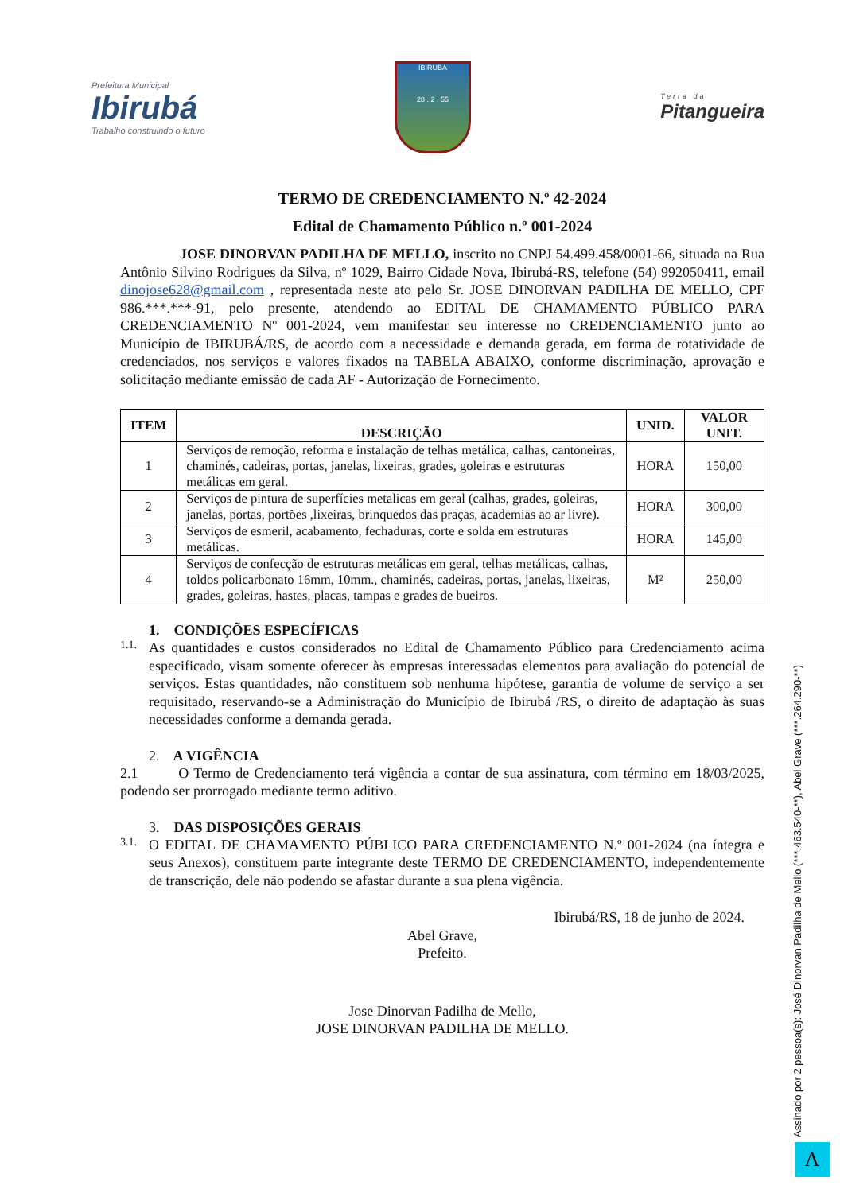Prefeitura Municipal
Ibirubá
Trabalho construindo o futuro
IBIRUBÁ
28 . 2 . 55
Terra da
Pitangueira
TERMO DE CREDENCIAMENTO N.º 42-2024
Edital de Chamamento Público n.º 001-2024
JOSE DINORVAN PADILHA DE MELLO, inscrito no CNPJ 54.499.458/0001-66, situada na Rua Antônio Silvino Rodrigues da Silva, nº 1029, Bairro Cidade Nova, Ibirubá-RS, telefone (54) 992050411, email dinojose628@gmail.com , representada neste ato pelo Sr. JOSE DINORVAN PADILHA DE MELLO, CPF 986.***.***-91, pelo presente, atendendo ao EDITAL DE CHAMAMENTO PÚBLICO PARA CREDENCIAMENTO Nº 001-2024, vem manifestar seu interesse no CREDENCIAMENTO junto ao Município de IBIRUBÁ/RS, de acordo com a necessidade e demanda gerada, em forma de rotatividade de credenciados, nos serviços e valores fixados na TABELA ABAIXO, conforme discriminação, aprovação e solicitação mediante emissão de cada AF - Autorização de Fornecimento.
| ITEM | DESCRIÇÃO | UNID. | VALOR UNIT. |
| --- | --- | --- | --- |
| 1 | Serviços de remoção, reforma e instalação de telhas metálica, calhas, cantoneiras, chaminés, cadeiras, portas, janelas, lixeiras, grades, goleiras e estruturas metálicas em geral. | HORA | 150,00 |
| 2 | Serviços de pintura de superfícies metalicas em geral (calhas, grades, goleiras, janelas, portas, portões ,lixeiras, brinquedos das praças, academias ao ar livre). | HORA | 300,00 |
| 3 | Serviços de esmeril, acabamento, fechaduras, corte e solda em estruturas metálicas. | HORA | 145,00 |
| 4 | Serviços de confecção de estruturas metálicas em geral, telhas metálicas, calhas, toldos policarbonato 16mm, 10mm., chaminés, cadeiras, portas, janelas, lixeiras, grades, goleiras, hastes, placas, tampas e grades de bueiros. | M² | 250,00 |
1. CONDIÇÕES ESPECÍFICAS
1.1.
As quantidades e custos considerados no Edital de Chamamento Público para Credenciamento acima especificado, visam somente oferecer às empresas interessadas elementos para avaliação do potencial de serviços. Estas quantidades, não constituem sob nenhuma hipótese, garantia de volume de serviço a ser requisitado, reservando-se a Administração do Município de Ibirubá /RS, o direito de adaptação às suas necessidades conforme a demanda gerada.
2. A VIGÊNCIA
2.1 O Termo de Credenciamento terá vigência a contar de sua assinatura, com término em 18/03/2025, podendo ser prorrogado mediante termo aditivo.
3. DAS DISPOSIÇÕES GERAIS
3.1.
O EDITAL DE CHAMAMENTO PÚBLICO PARA CREDENCIAMENTO N.º 001-2024 (na íntegra e seus Anexos), constituem parte integrante deste TERMO DE CREDENCIAMENTO, independentemente de transcrição, dele não podendo se afastar durante a sua plena vigência.
Ibirubá/RS, 18 de junho de 2024.
Abel Grave,
Prefeito.
Jose Dinorvan Padilha de Mello,
JOSE DINORVAN PADILHA DE MELLO.
Assinado por 2 pessoa(s): José Dinorvan Padilha de Mello (***.463.540-**), Abel Grave (***.264.290-**)
Λ